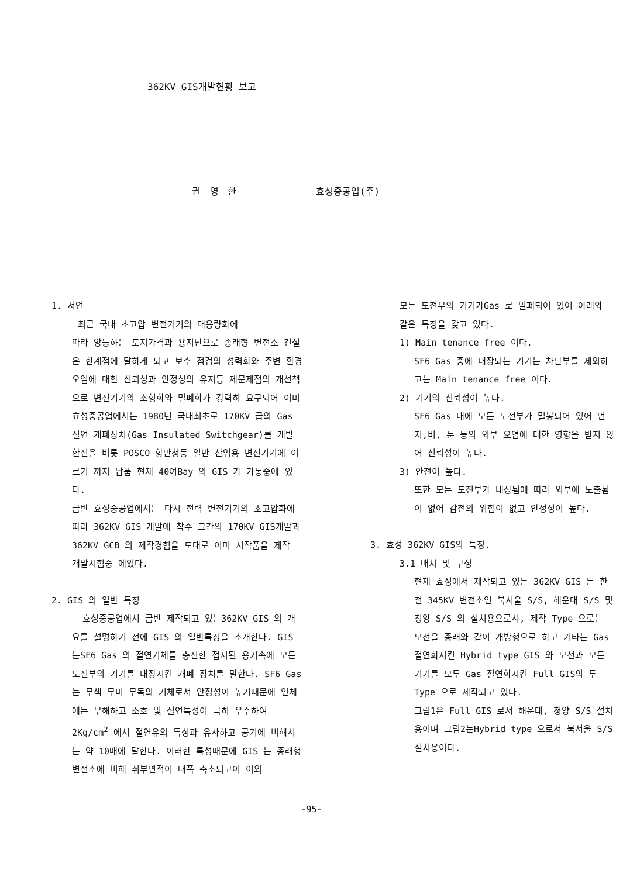362KV GIS개발현황 보고
권 영 한 효성중공업(주)
1. 서언
최근 국내 초고압 변전기기의 대용량화에
따라 앙등하는 토지가격과 용지난으로 종래형 변전소 건설은 한계점에 달하게 되고 보수 점검의 성력화와 주변 환경 오염에 대한 신뢰성과 안정성의 유지등 제문제점의 개선책으로 변전기기의 소형화와 밀폐화가 강력히 요구되어 이미 효성중공업에서는 1980년 국내최초로 170KV 급의 Gas 절연 개폐장치(Gas Insulated Switchgear)를 개발 한전을 비롯 POSCO 항만청등 일반 산업용 변전기기에 이르기 까지 납품 현재 40여Bay 의 GIS 가 가동중에 있다.
금반 효성중공업에서는 다시 전력 변전기기의 초고압화에 따라 362KV GIS 개발에 착수 그간의 170KV GIS개발과 362KV GCB 의 제작경험을 토대로 이미 시작품을 제작 개발시험중 에있다.
2. GIS 의 일반 특징
효성중공업에서 금반 제작되고 있는362KV GIS 의 개요를 설명하기 전에 GIS 의 일반특징을 소개한다. GIS 는SF6 Gas 의 절연기체를 충진한 접지된 용기속에 모든 도전부의 기기를 내장시킨 개폐 장치를 말한다. SF6 Gas 는 무색 무미 무독의 기체로서 안정성이 높기때문에 인체에는 무해하고 소호 및 절연특성이 극히 우수하여 2Kg/cm<sup>2</sup> 에서 절연유의 특성과 유사하고 공기에 비해서는 약 10배에 달한다. 이러한 특성때문에 GIS 는 종래형 변전소에 비해 취부면적이 대폭 축소되고이 이외
모든 도전부의 기기가Gas 로 밀폐되어 있어 아래와 같은 특징을 갖고 있다.
1) Main tenance free 이다.
SF6 Gas 중에 내장되는 기기는 차단부를 제외하고는 Main tenance free 이다.
2) 기기의 신뢰성이 높다.
SF6 Gas 내에 모든 도전부가 밀봉되어 있어 먼지,비, 눈 등의 외부 오염에 대한 영향을 받지 않어 신뢰성이 높다.
3) 안전이 높다.
또한 모든 도전부가 내장됨에 따라 외부에 노출됨이 없어 감전의 위험이 없고 안정성이 높다.
3. 효성 362KV GIS의 특징.
3.1 배치 및 구성
현재 효성에서 제작되고 있는 362KV GIS 는 한전 345KV 변전소인 북서울 S/S, 해운대 S/S 및 청양 S/S 의 설치용으로서, 제작 Type 으로는 모선을 종래와 같이 개방형으로 하고 기타는 Gas절연화시킨 Hybrid type GIS 와 모선과 모든 기기를 모두 Gas 절연화시킨 Full GIS의 두 Type 으로 제작되고 있다.
그림1은 Full GIS 로서 해운대, 청양 S/S 설치용이며 그림2는Hybrid type 으로서 북서울 S/S 설치용이다.
-95-